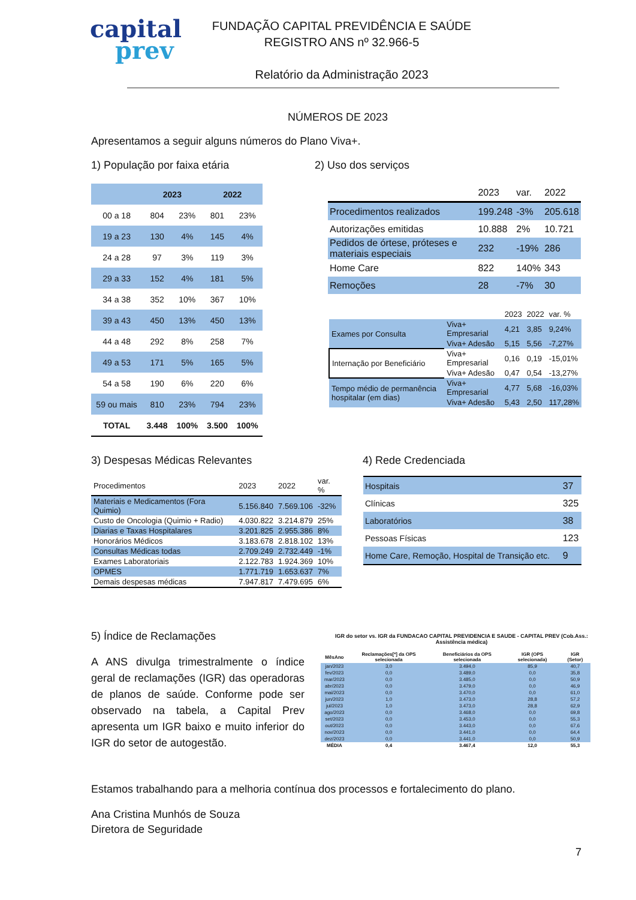capital
prev
FUNDAÇÃO CAPITAL PREVIDÊNCIA E SAÚDE
REGISTRO ANS nº 32.966-5
Relatório da Administração 2023
NÚMEROS DE 2023
Apresentamos a seguir alguns números do Plano Viva+.
1) População por faixa etária 2) Uso dos serviços
| | 2023 | | 2022 | |
| --- | --- | --- | --- | --- |
| 00 a 18 | 804 | 23% | 801 | 23% |
| 19 a 23 | 130 | 4% | 145 | 4% |
| 24 a 28 | 97 | 3% | 119 | 3% |
| 29 a 33 | 152 | 4% | 181 | 5% |
| 34 a 38 | 352 | 10% | 367 | 10% |
| 39 a 43 | 450 | 13% | 450 | 13% |
| 44 a 48 | 292 | 8% | 258 | 7% |
| 49 a 53 | 171 | 5% | 165 | 5% |
| 54 a 58 | 190 | 6% | 220 | 6% |
| 59 ou mais | 810 | 23% | 794 | 23% |
| TOTAL | 3.448 | 100% | 3.500 | 100% |
| | 2023 | var. | 2022 |
| Procedimentos realizados | 199.248 | -3% | 205.618 |
| Autorizações emitidas | 10.888 | 2% | 10.721 |
| Pedidos de órtese, próteses e materiais especiais | 232 | -19% | 286 |
| Home Care | 822 | 140% | 343 |
| Remoções | 28 | -7% | 30 |
| | | 2023 | 2022 | var. % |
| Exames por Consulta | Viva+ Empresarial | 4,21 | 3,85 | 9,24% |
| | Viva+ Adesão | 5,15 | 5,56 | -7,27% |
| Internação por Beneficiário | Viva+ Empresarial | 0,16 | 0,19 | -15,01% |
| | Viva+ Adesão | 0,47 | 0,54 | -13,27% |
| Tempo médio de permanência hospitalar (em dias) | Viva+ Empresarial | 4,77 | 5,68 | -16,03% |
| | Viva+ Adesão | 5,43 | 2,50 | 117,28% |
3) Despesas Médicas Relevantes 4) Rede Credenciada
| Procedimentos | 2023 | 2022 | var. % |
| Materiais e Medicamentos (Fora Quimio) | 5.156.840 | 7.569.106 | -32% |
| Custo de Oncologia (Quimio + Radio) | 4.030.822 | 3.214.879 | 25% |
| Diarias e Taxas Hospitalares | 3.201.825 | 2.955.386 | 8% |
| Honorários Médicos | 3.183.678 | 2.818.102 | 13% |
| Consultas Médicas todas | 2.709.249 | 2.732.449 | -1% |
| Exames Laboratoriais | 2.122.783 | 1.924.369 | 10% |
| OPMES | 1.771.719 | 1.653.637 | 7% |
| Demais despesas médicas | 7.947.817 | 7.479.695 | 6% |
| Hospitais | 37 |
| Clínicas | 325 |
| Laboratórios | 38 |
| Pessoas Físicas | 123 |
| Home Care, Remoção, Hospital de Transição etc. | 9 |
5) Índice de Reclamações
A ANS divulga trimestralmente o índice geral de reclamações (IGR) das operadoras de planos de saúde. Conforme pode ser observado na tabela, a Capital Prev apresenta um IGR baixo e muito inferior do IGR do setor de autogestão.
IGR do setor vs. IGR da FUNDACAO CAPITAL PREVIDENCIA E SAUDE - CAPITAL PREV (Cob.Ass.: Assistência médica)
| MêsAno | Reclamações[*] da OPS selecionada | Beneficiários da OPS selecionada | IGR (OPS selecionada) | IGR (Setor) |
| --- | --- | --- | --- | --- |
| jan/2023 | 3,0 | 3.494,0 | 85,9 | 40,7 |
| fev/2023 | 0,0 | 3.489,0 | 0,0 | 35,8 |
| mar/2023 | 0,0 | 3.485,0 | 0,0 | 50,9 |
| abr/2023 | 0,0 | 3.479,0 | 0,0 | 46,9 |
| mai/2023 | 0,0 | 3.470,0 | 0,0 | 61,0 |
| jun/2023 | 1,0 | 3.473,0 | 28,8 | 57,2 |
| jul/2023 | 1,0 | 3.473,0 | 28,8 | 62,9 |
| ago/2023 | 0,0 | 3.468,0 | 0,0 | 69,8 |
| set/2023 | 0,0 | 3.453,0 | 0,0 | 55,3 |
| out/2023 | 0,0 | 3.443,0 | 0,0 | 67,6 |
| nov/2023 | 0,0 | 3.441,0 | 0,0 | 64,4 |
| dez/2023 | 0,0 | 3.441,0 | 0,0 | 50,9 |
| MÉDIA | 0,4 | 3.467,4 | 12,0 | 55,3 |
Estamos trabalhando para a melhoria contínua dos processos e fortalecimento do plano.
Ana Cristina Munhós de Souza
Diretora de Seguridade
7